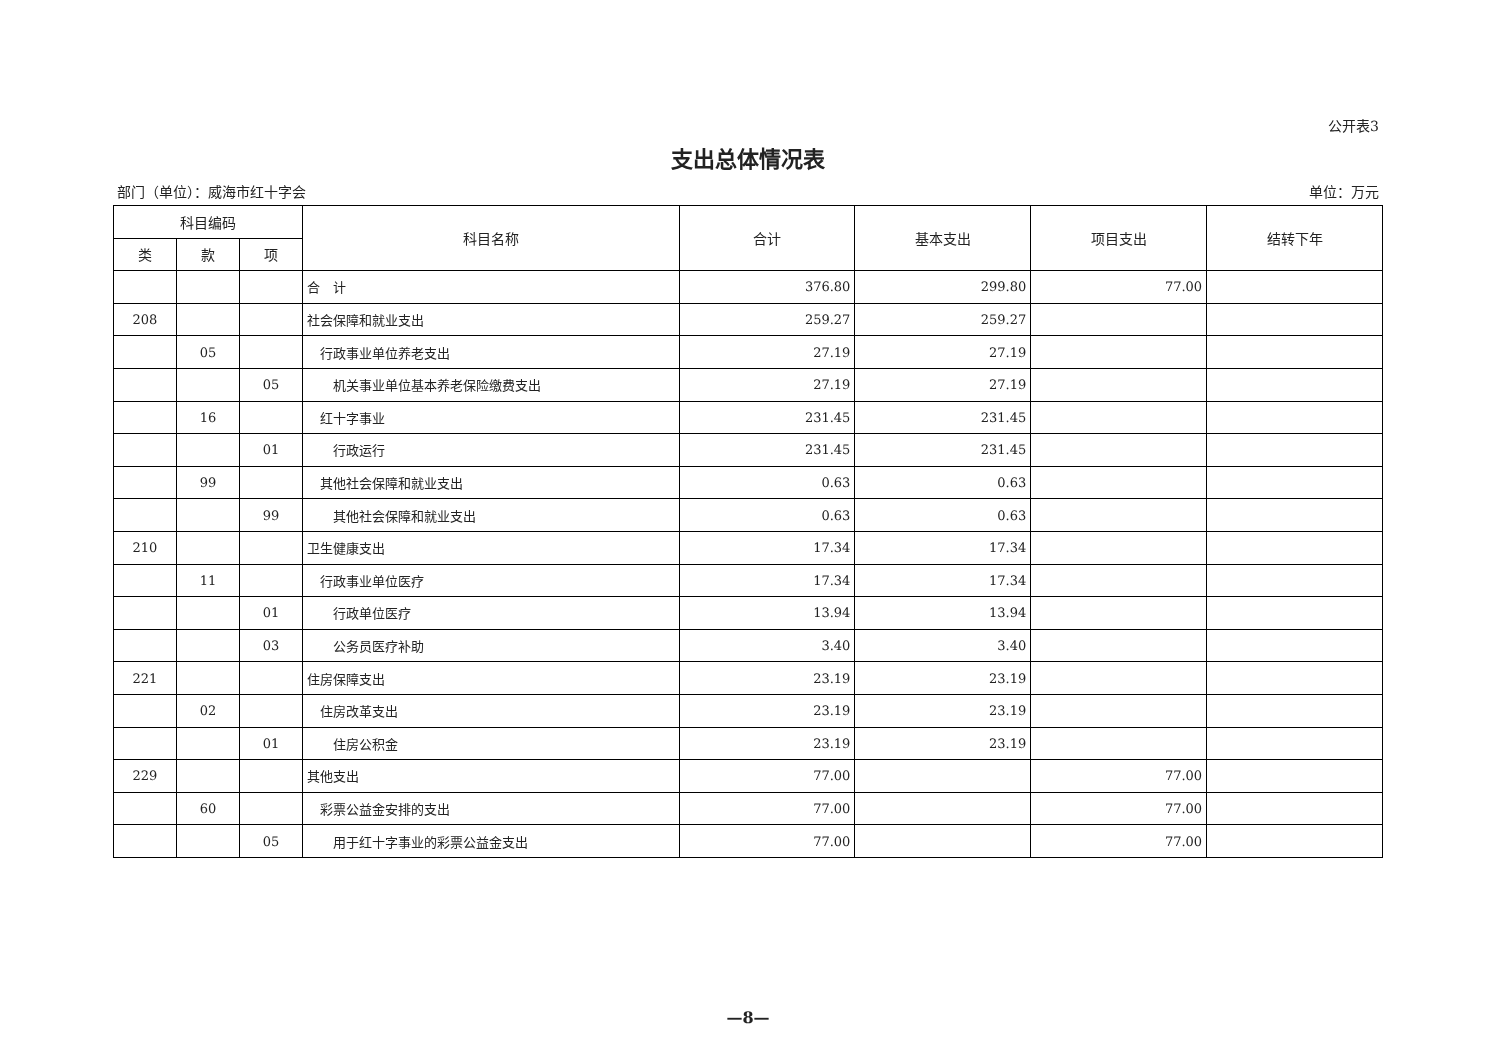公开表3
支出总体情况表
部门（单位）：威海市红十字会 单位：万元
| 科目编码 | | | 科目名称 | 合计 | 基本支出 | 项目支出 | 结转下年 |
| --- | --- | --- | --- | --- | --- | --- | --- |
| 类 | 款 | 项 | | | | | |
| | | | 合 计 | 376.80 | 299.80 | 77.00 | |
| 208 | | | 社会保障和就业支出 | 259.27 | 259.27 | | |
| | 05 | | 行政事业单位养老支出 | 27.19 | 27.19 | | |
| | | 05 | 机关事业单位基本养老保险缴费支出 | 27.19 | 27.19 | | |
| | 16 | | 红十字事业 | 231.45 | 231.45 | | |
| | | 01 | 行政运行 | 231.45 | 231.45 | | |
| | 99 | | 其他社会保障和就业支出 | 0.63 | 0.63 | | |
| | | 99 | 其他社会保障和就业支出 | 0.63 | 0.63 | | |
| 210 | | | 卫生健康支出 | 17.34 | 17.34 | | |
| | 11 | | 行政事业单位医疗 | 17.34 | 17.34 | | |
| | | 01 | 行政单位医疗 | 13.94 | 13.94 | | |
| | | 03 | 公务员医疗补助 | 3.40 | 3.40 | | |
| 221 | | | 住房保障支出 | 23.19 | 23.19 | | |
| | 02 | | 住房改革支出 | 23.19 | 23.19 | | |
| | | 01 | 住房公积金 | 23.19 | 23.19 | | |
| 229 | | | 其他支出 | 77.00 | | 77.00 | |
| | 60 | | 彩票公益金安排的支出 | 77.00 | | 77.00 | |
| | | 05 | 用于红十字事业的彩票公益金支出 | 77.00 | | 77.00 | |
—8—